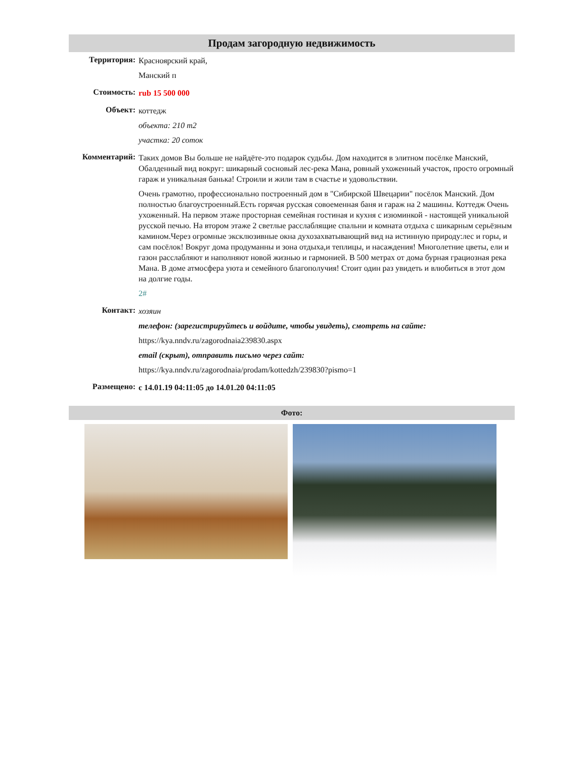Продам загородную недвижимость
Территория:
Красноярский край,
Манский п
Стоимость:
rub 15 500 000
Объект:
коттедж
объекта: 210 m2
участка: 20 соток
Комментарий:
Таких домов Вы больше не найдёте-это подарок судьбы. Дом находится в элитном посёлке Манский, Обалденный вид вокруг: шикарный сосновый лес-река Мана, ровный ухоженный участок, просто огромный гараж и уникальная банька! Строили и жили там в счастье и удовольствии.
Очень грамотно, профессионально построенный дом в "Сибирской Швецарии" посёлок Манский. Дом полностью благоустроенный.Есть горячая русская совоеменная баня и гараж на 2 машины. Коттедж Очень ухоженный. На первом этаже просторная семейная гостиная и кухня с изюминкой - настоящей уникальной русской печью. На втором этаже 2 светлые расслаблящие спальни и комната отдыха с шикарным серьёзным камином.Через огромные эксклюзивные окна духозахватывающий вид на истинную природу:лес и горы, и сам посёлок! Вокруг дома продуманны и зона отдыха,и теплицы, и насаждения! Многолетние цветы, ели и газон расслабляют и наполняют новой жизнью и гармонией. В 500 метрах от дома бурная грациозная река Мана. В доме атмосфера уюта и семейного благополучия! Стоит один раз увидеть и влюбиться в этот дом на долгие годы.
2#
Контакт:
хозяин
телефон: (зарегистрируйтесь и войдите, чтобы увидеть), смотреть на сайте:
https://kya.nndv.ru/zagorodnaia239830.aspx
email (скрыт), отправить письмо через сайт:
https://kya.nndv.ru/zagorodnaia/prodam/kottedzh/239830?pismo=1
Размещено:
с 14.01.19 04:11:05 до 14.01.20 04:11:05
Фото: